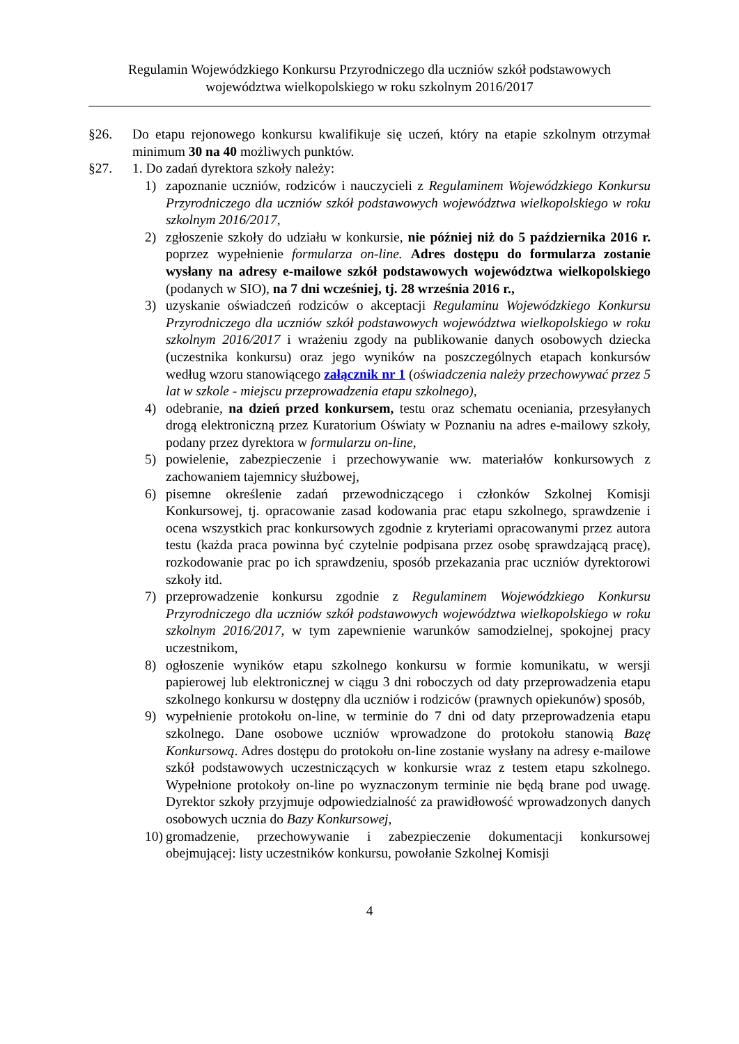Regulamin Wojewódzkiego Konkursu Przyrodniczego dla uczniów szkół podstawowych
województwa wielkopolskiego w roku szkolnym 2016/2017
§26. Do etapu rejonowego konkursu kwalifikuje się uczeń, który na etapie szkolnym otrzymał minimum 30 na 40 możliwych punktów.
§27. 1. Do zadań dyrektora szkoły należy:
1) zapoznanie uczniów, rodziców i nauczycieli z Regulaminem Wojewódzkiego Konkursu Przyrodniczego dla uczniów szkół podstawowych województwa wielkopolskiego w roku szkolnym 2016/2017,
2) zgłoszenie szkoły do udziału w konkursie, nie później niż do 5 października 2016 r. poprzez wypełnienie formularza on-line. Adres dostępu do formularza zostanie wysłany na adresy e-mailowe szkół podstawowych województwa wielkopolskiego (podanych w SIO), na 7 dni wcześniej, tj. 28 września 2016 r.,
3) uzyskanie oświadczeń rodziców o akceptacji Regulaminu Wojewódzkiego Konkursu Przyrodniczego dla uczniów szkół podstawowych województwa wielkopolskiego w roku szkolnym 2016/2017 i wrażeniu zgody na publikowanie danych osobowych dziecka (uczestnika konkursu) oraz jego wyników na poszczególnych etapach konkursów według wzoru stanowiącego załącznik nr 1 (oświadczenia należy przechowywać przez 5 lat w szkole - miejscu przeprowadzenia etapu szkolnego),
4) odebranie, na dzień przed konkursem, testu oraz schematu oceniania, przesyłanych drogą elektroniczną przez Kuratorium Oświaty w Poznaniu na adres e-mailowy szkoły, podany przez dyrektora w formularzu on-line,
5) powielenie, zabezpieczenie i przechowywanie ww. materiałów konkursowych z zachowaniem tajemnicy służbowej,
6) pisemne określenie zadań przewodniczącego i członków Szkolnej Komisji Konkursowej, tj. opracowanie zasad kodowania prac etapu szkolnego, sprawdzenie i ocena wszystkich prac konkursowych zgodnie z kryteriami opracowanymi przez autora testu (każda praca powinna być czytelnie podpisana przez osobę sprawdzającą pracę), rozkodowanie prac po ich sprawdzeniu, sposób przekazania prac uczniów dyrektorowi szkoły itd.
7) przeprowadzenie konkursu zgodnie z Regulaminem Wojewódzkiego Konkursu Przyrodniczego dla uczniów szkół podstawowych województwa wielkopolskiego w roku szkolnym 2016/2017, w tym zapewnienie warunków samodzielnej, spokojnej pracy uczestnikom,
8) ogłoszenie wyników etapu szkolnego konkursu w formie komunikatu, w wersji papierowej lub elektronicznej w ciągu 3 dni roboczych od daty przeprowadzenia etapu szkolnego konkursu w dostępny dla uczniów i rodziców (prawnych opiekunów) sposób,
9) wypełnienie protokołu on-line, w terminie do 7 dni od daty przeprowadzenia etapu szkolnego. Dane osobowe uczniów wprowadzone do protokołu stanowią Bazę Konkursową. Adres dostępu do protokołu on-line zostanie wysłany na adresy e-mailowe szkół podstawowych uczestniczących w konkursie wraz z testem etapu szkolnego. Wypełnione protokoły on-line po wyznaczonym terminie nie będą brane pod uwagę. Dyrektor szkoły przyjmuje odpowiedzialność za prawidłowość wprowadzonych danych osobowych ucznia do Bazy Konkursowej,
10) gromadzenie, przechowywanie i zabezpieczenie dokumentacji konkursowej obejmującej: listy uczestników konkursu, powołanie Szkolnej Komisji
4